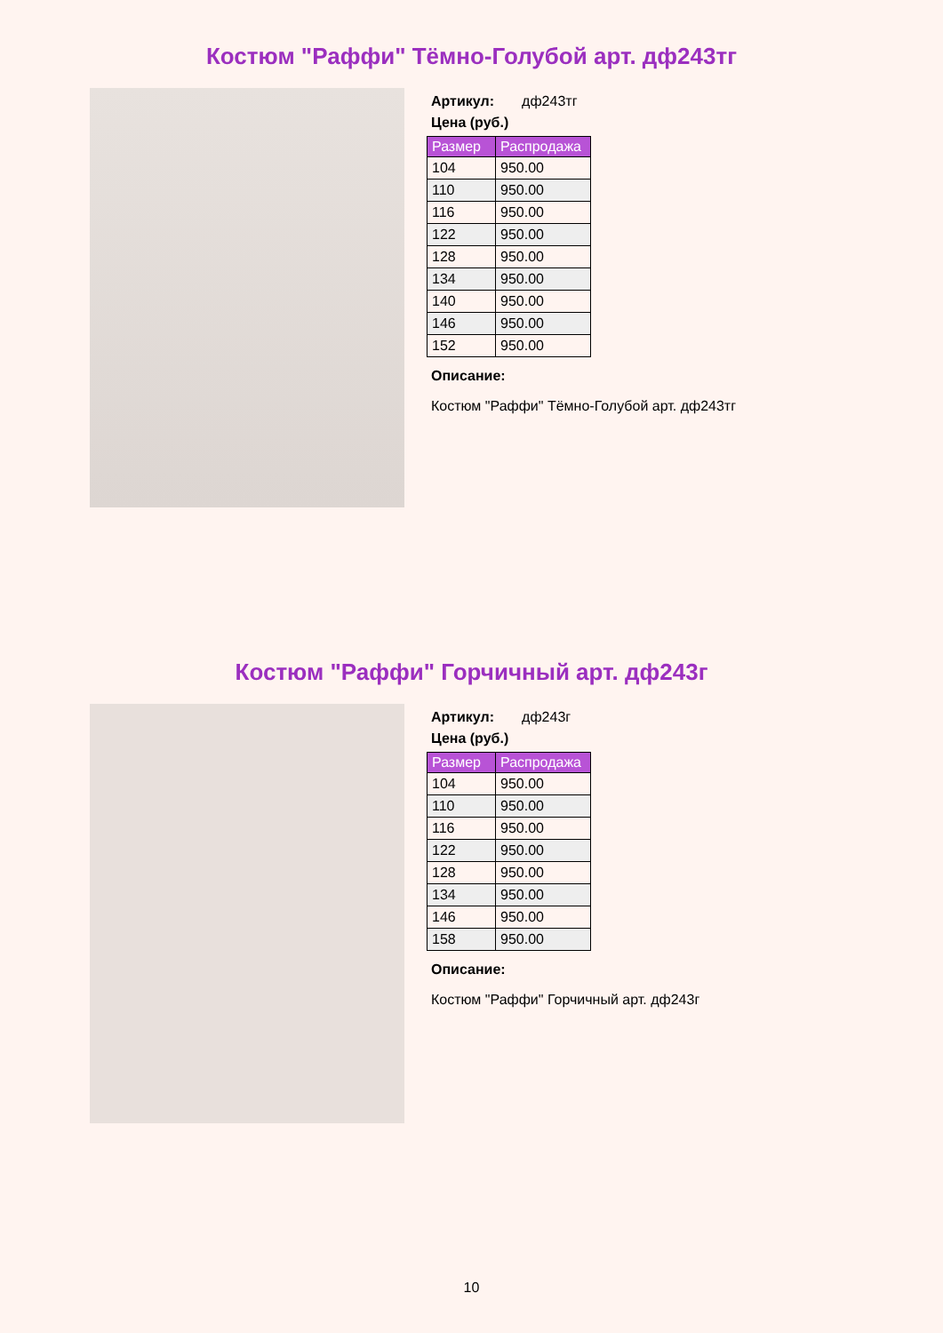Костюм "Раффи" Тёмно-Голубой арт. дф243тг
Артикул: дф243тг
Цена (руб.)
| Размер | Распродажа |
| --- | --- |
| 104 | 950.00 |
| 110 | 950.00 |
| 116 | 950.00 |
| 122 | 950.00 |
| 128 | 950.00 |
| 134 | 950.00 |
| 140 | 950.00 |
| 146 | 950.00 |
| 152 | 950.00 |
Описание:
Костюм "Раффи" Тёмно-Голубой арт. дф243тг
Костюм "Раффи" Горчичный арт. дф243г
Артикул: дф243г
Цена (руб.)
| Размер | Распродажа |
| --- | --- |
| 104 | 950.00 |
| 110 | 950.00 |
| 116 | 950.00 |
| 122 | 950.00 |
| 128 | 950.00 |
| 134 | 950.00 |
| 146 | 950.00 |
| 158 | 950.00 |
Описание:
Костюм "Раффи" Горчичный арт. дф243г
10